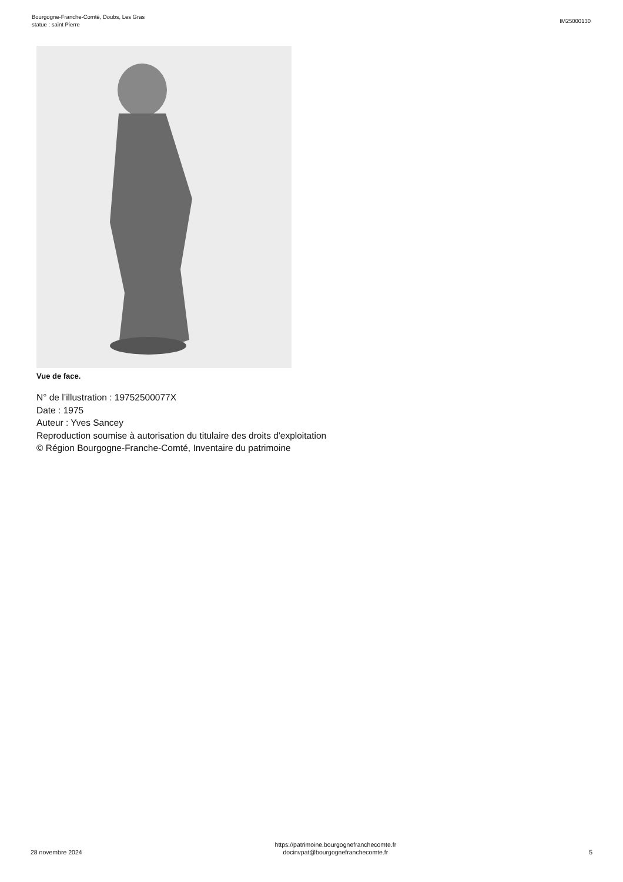Bourgogne-Franche-Comté, Doubs, Les Gras
statue : saint Pierre
IM25000130
Vue de face.
N° de l’illustration : 19752500077X
Date : 1975
Auteur : Yves Sancey
Reproduction soumise à autorisation du titulaire des droits d'exploitation
© Région Bourgogne-Franche-Comté, Inventaire du patrimoine
28 novembre 2024
https://patrimoine.bourgognefranchecomte.fr
docinvpat@bourgognefranchecomte.fr
5